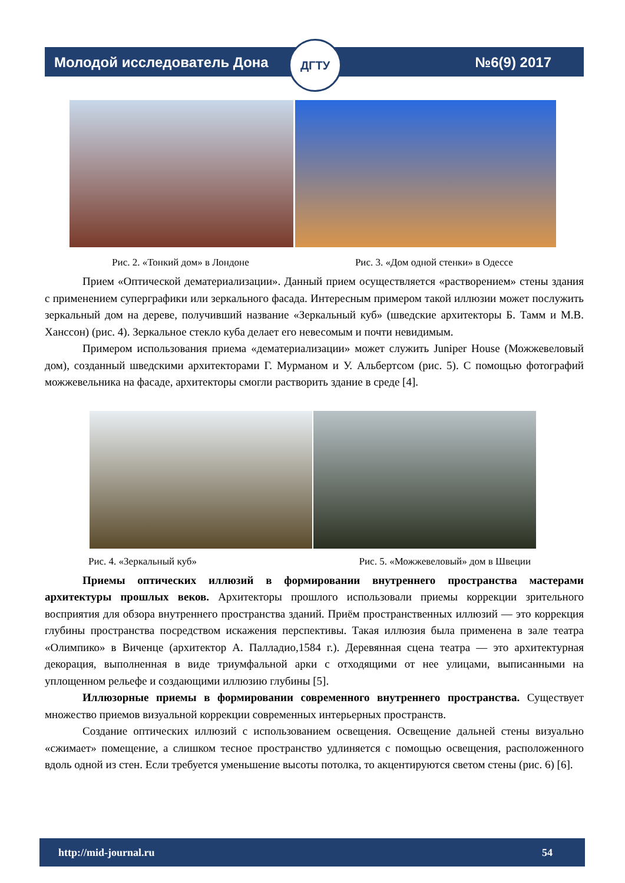ДГТУ
Молодой исследователь Дона №6(9) 2017
Рис. 2. «Тонкий дом» в Лондоне Рис. 3. «Дом одной стенки» в Одессе
Прием «Оптической дематериализации». Данный прием осуществляется «растворением» стены здания с применением суперграфики или зеркального фасада. Интересным примером такой иллюзии может послужить зеркальный дом на дереве, получивший название «Зеркальный куб» (шведские архитекторы Б. Тамм и М.В. Ханссон) (рис. 4). Зеркальное стекло куба делает его невесомым и почти невидимым.
Примером использования приема «дематериализации» может служить Juniper House (Можжевеловый дом), созданный шведскими архитекторами Г. Мурманом и У. Альбертсом (рис. 5). С помощью фотографий можжевельника на фасаде, архитекторы смогли растворить здание в среде [4].
Рис. 4. «Зеркальный куб» Рис. 5. «Можжевеловый» дом в Швеции
Приемы оптических иллюзий в формировании внутреннего пространства мастерами архитектуры прошлых веков. Архитекторы прошлого использовали приемы коррекции зрительного восприятия для обзора внутреннего пространства зданий. Приём пространственных иллюзий — это коррекция глубины пространства посредством искажения перспективы. Такая иллюзия была применена в зале театра «Олимпико» в Виченце (архитектор А. Палладио,1584 г.). Деревянная сцена театра — это архитектурная декорация, выполненная в виде триумфальной арки с отходящими от нее улицами, выписанными на уплощенном рельефе и создающими иллюзию глубины [5].
Иллюзорные приемы в формировании современного внутреннего пространства. Существует множество приемов визуальной коррекции современных интерьерных пространств.
Создание оптических иллюзий с использованием освещения. Освещение дальней стены визуально «сжимает» помещение, а слишком тесное пространство удлиняется с помощью освещения, расположенного вдоль одной из стен. Если требуется уменьшение высоты потолка, то акцентируются светом стены (рис. 6) [6].
http://mid-journal.ru 54